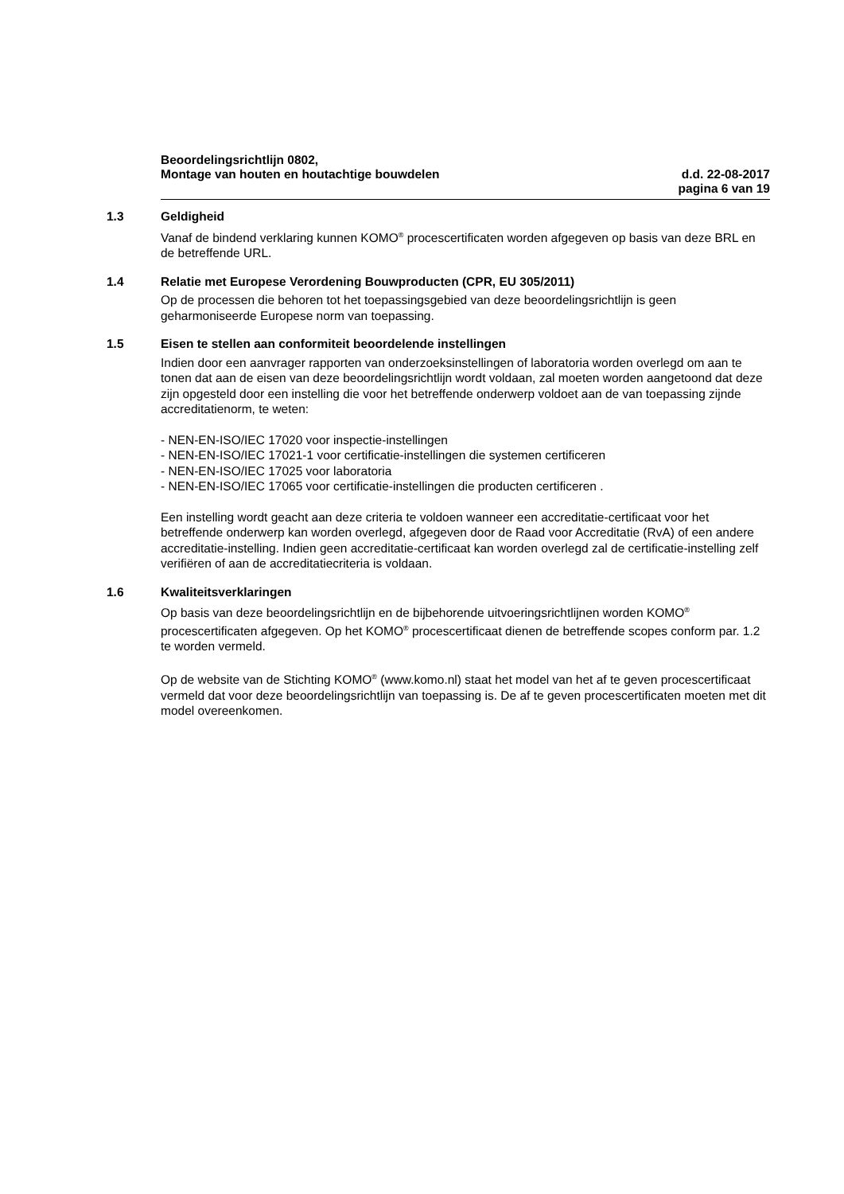Beoordelingsrichtlijn 0802,
Montage van houten en houtachtige bouwdelen d.d. 22-08-2017
pagina 6 van 19
1.3 Geldigheid
Vanaf de bindend verklaring kunnen KOMO<sup>®</sup> procescertificaten worden afgegeven op basis van deze BRL en de betreffende URL.
1.4 Relatie met Europese Verordening Bouwproducten (CPR, EU 305/2011)
Op de processen die behoren tot het toepassingsgebied van deze beoordelingsrichtlijn is geen geharmoniseerde Europese norm van toepassing.
1.5 Eisen te stellen aan conformiteit beoordelende instellingen
Indien door een aanvrager rapporten van onderzoeksinstellingen of laboratoria worden overlegd om aan te tonen dat aan de eisen van deze beoordelingsrichtlijn wordt voldaan, zal moeten worden aangetoond dat deze zijn opgesteld door een instelling die voor het betreffende onderwerp voldoet aan de van toepassing zijnde accreditatienorm, te weten:
- NEN-EN-ISO/IEC 17020 voor inspectie-instellingen
- NEN-EN-ISO/IEC 17021-1 voor certificatie-instellingen die systemen certificeren
- NEN-EN-ISO/IEC 17025 voor laboratoria
- NEN-EN-ISO/IEC 17065 voor certificatie-instellingen die producten certificeren .
Een instelling wordt geacht aan deze criteria te voldoen wanneer een accreditatie-certificaat voor het betreffende onderwerp kan worden overlegd, afgegeven door de Raad voor Accreditatie (RvA) of een andere accreditatie-instelling. Indien geen accreditatie-certificaat kan worden overlegd zal de certificatie-instelling zelf verifiëren of aan de accreditatiecriteria is voldaan.
1.6 Kwaliteitsverklaringen
Op basis van deze beoordelingsrichtlijn en de bijbehorende uitvoeringsrichtlijnen worden KOMO<sup>®</sup> procescertificaten afgegeven. Op het KOMO<sup>®</sup> procescertificaat dienen de betreffende scopes conform par. 1.2 te worden vermeld.
Op de website van de Stichting KOMO<sup>®</sup> (www.komo.nl) staat het model van het af te geven procescertificaat vermeld dat voor deze beoordelingsrichtlijn van toepassing is. De af te geven procescertificaten moeten met dit model overeenkomen.